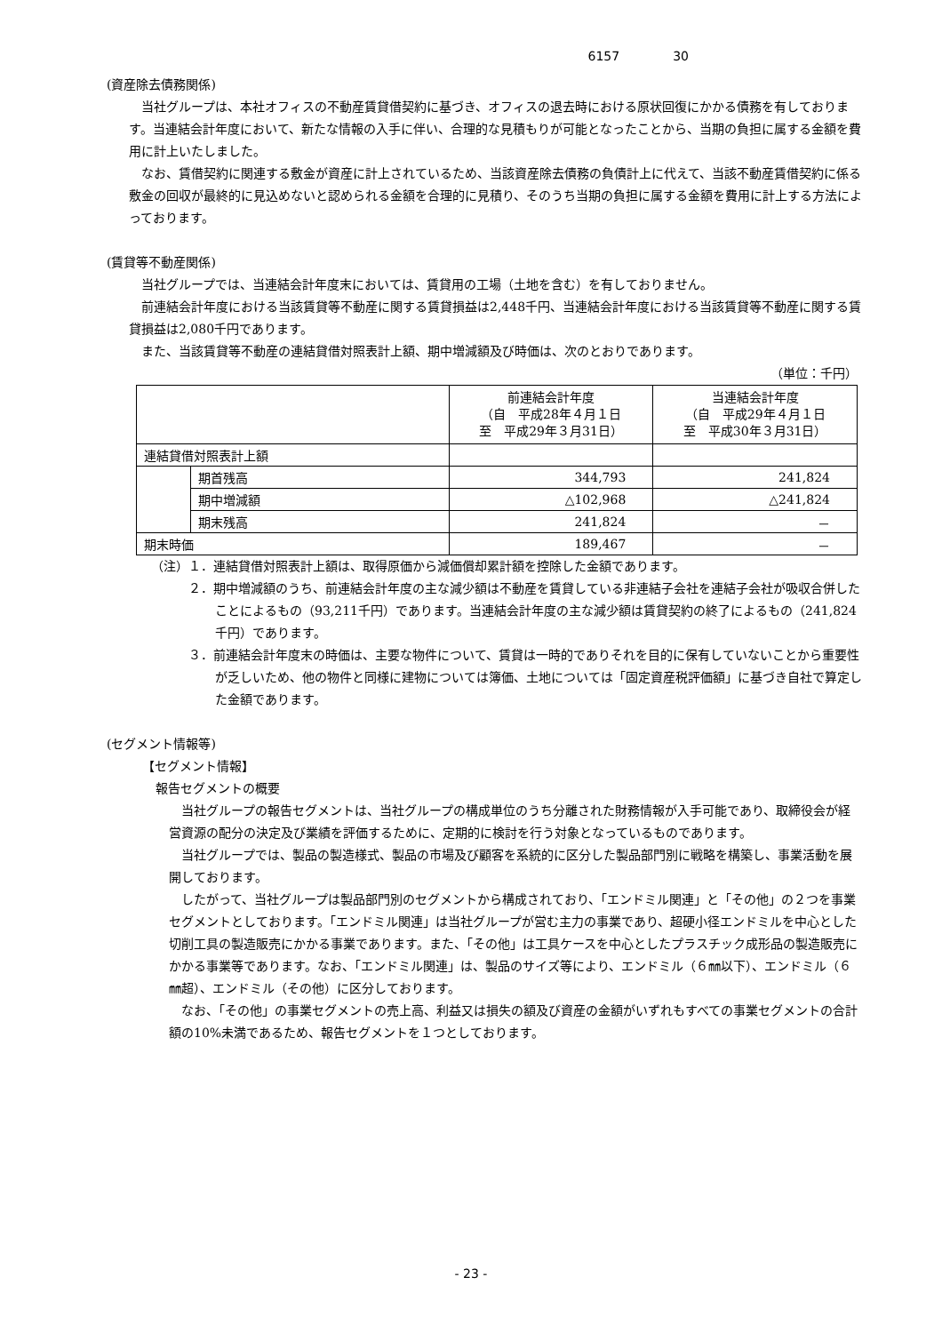6157 30
(資産除去債務関係)
当社グループは、本社オフィスの不動産賃貸借契約に基づき、オフィスの退去時における原状回復にかかる債務を有しております。当連結会計年度において、新たな情報の入手に伴い、合理的な見積もりが可能となったことから、当期の負担に属する金額を費用に計上いたしました。
なお、賃借契約に関連する敷金が資産に計上されているため、当該資産除去債務の負債計上に代えて、当該不動産賃借契約に係る敷金の回収が最終的に見込めないと認められる金額を合理的に見積り、そのうち当期の負担に属する金額を費用に計上する方法によっております。
(賃貸等不動産関係)
当社グループでは、当連結会計年度末においては、賃貸用の工場（土地を含む）を有しておりません。
前連結会計年度における当該賃貸等不動産に関する賃貸損益は2,448千円、当連結会計年度における当該賃貸等不動産に関する賃貸損益は2,080千円であります。
また、当該賃貸等不動産の連結貸借対照表計上額、期中増減額及び時価は、次のとおりであります。
（単位：千円）
| | | 前連結会計年度 （自 平成28年４月１日 至 平成29年３月31日） | 当連結会計年度 （自 平成29年４月１日 至 平成30年３月31日） |
| 連結貸借対照表計上額 | | | |
| | 期首残高 | 344,793 | 241,824 |
| | 期中増減額 | △102,968 | △241,824 |
| | 期末残高 | 241,824 | － |
| 期末時価 | | 189,467 | － |
（注）１．連結貸借対照表計上額は、取得原価から減価償却累計額を控除した金額であります。
２．期中増減額のうち、前連結会計年度の主な減少額は不動産を賃貸している非連結子会社を連結子会社が吸収合併したことによるもの（93,211千円）であります。当連結会計年度の主な減少額は賃貸契約の終了によるもの（241,824千円）であります。
３．前連結会計年度末の時価は、主要な物件について、賃貸は一時的でありそれを目的に保有していないことから重要性が乏しいため、他の物件と同様に建物については簿価、土地については「固定資産税評価額」に基づき自社で算定した金額であります。
(セグメント情報等)
【セグメント情報】
報告セグメントの概要
当社グループの報告セグメントは、当社グループの構成単位のうち分離された財務情報が入手可能であり、取締役会が経営資源の配分の決定及び業績を評価するために、定期的に検討を行う対象となっているものであります。
当社グループでは、製品の製造様式、製品の市場及び顧客を系統的に区分した製品部門別に戦略を構築し、事業活動を展開しております。
したがって、当社グループは製品部門別のセグメントから構成されており、「エンドミル関連」と「その他」の２つを事業セグメントとしております。「エンドミル関連」は当社グループが営む主力の事業であり、超硬小径エンドミルを中心とした切削工具の製造販売にかかる事業であります。また、「その他」は工具ケースを中心としたプラスチック成形品の製造販売にかかる事業等であります。なお、「エンドミル関連」は、製品のサイズ等により、エンドミル（６㎜以下）、エンドミル（６㎜超）、エンドミル（その他）に区分しております。
なお、「その他」の事業セグメントの売上高、利益又は損失の額及び資産の金額がいずれもすべての事業セグメントの合計額の10%未満であるため、報告セグメントを１つとしております。
- 23 -